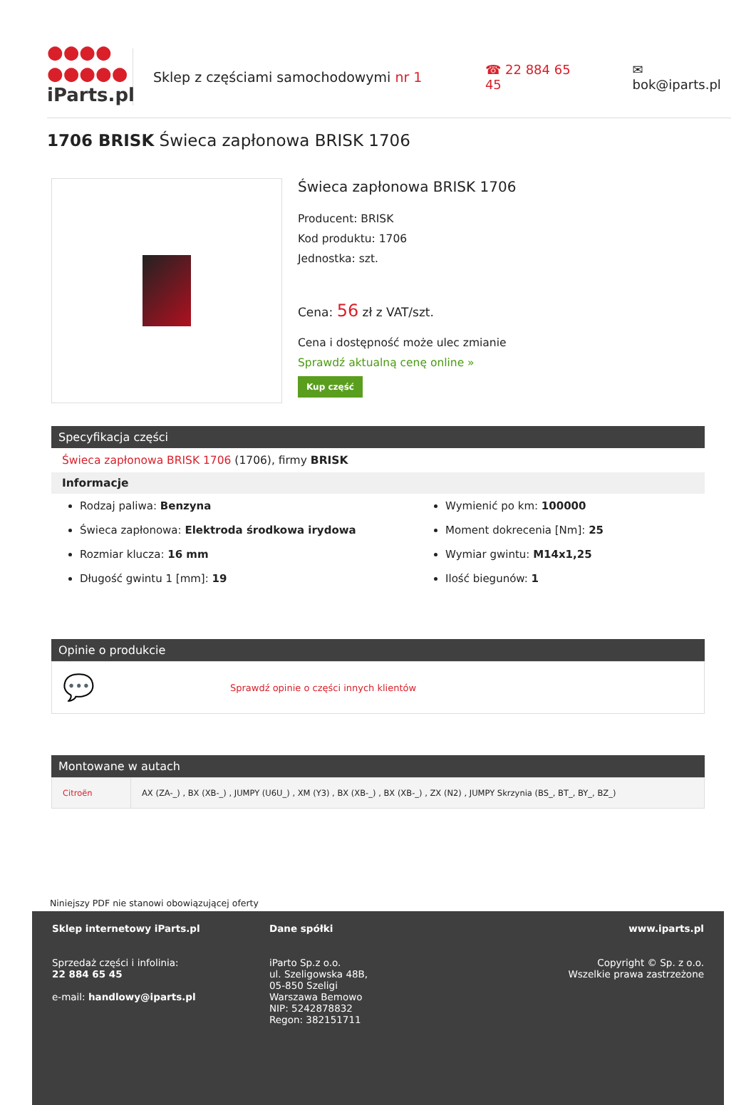●●●●
●●●●●
iParts.pl
Sklep z częściami samochodowymi nr 1 ☎ 22 884 65 45 ✉ bok@iparts.pl
1706 BRISK Świeca zapłonowa BRISK 1706
Świeca zapłonowa BRISK 1706
Producent: BRISK
Kod produktu: 1706
Jednostka: szt.
Cena: 56 zł z VAT/szt.
Cena i dostępność może ulec zmianie
Sprawdź aktualną cenę online »
Kup część
Specyfikacja części
Świeca zapłonowa BRISK 1706 (1706), firmy BRISK
Informacje
Rodzaj paliwa: Benzyna
Świeca zapłonowa: Elektroda środkowa irydowa
Rozmiar klucza: 16 mm
Długość gwintu 1 [mm]: 19
Wymienić po km: 100000
Moment dokrecenia [Nm]: 25
Wymiar gwintu: M14x1,25
Ilość biegunów: 1
Opinie o produkcie
💬 Sprawdź opinie o części innych klientów
Montowane w autach
| Citroën | AX (ZA-_) , BX (XB-_) , JUMPY (U6U_) , XM (Y3) , BX (XB-_) , BX (XB-_) , ZX (N2) , JUMPY Skrzynia (BS_, BT_, BY_, BZ_) |
Niniejszy PDF nie stanowi obowiązującej oferty
Sklep internetowy iParts.pl
Sprzedaż części i infolinia:
22 884 65 45
e-mail: handlowy@iparts.pl
Dane spółki
iParto Sp.z o.o.
ul. Szeligowska 48B,
05-850 Szeligi
Warszawa Bemowo
NIP: 5242878832
Regon: 382151711
www.iparts.pl
Copyright © Sp. z o.o.
Wszelkie prawa zastrzeżone